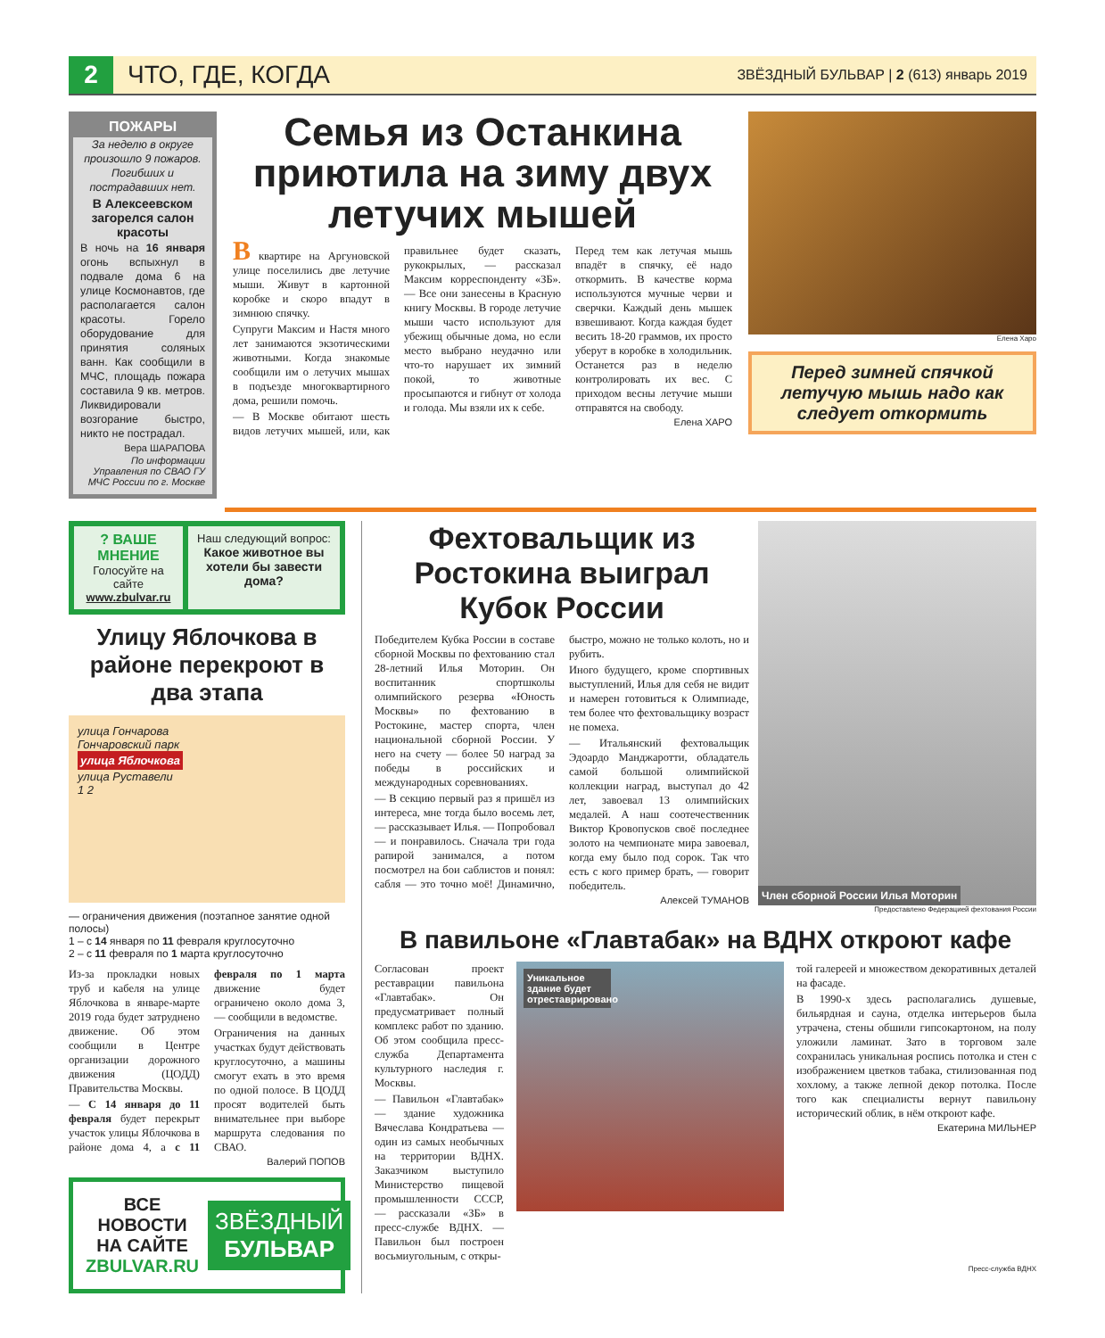2
ЧТО, ГДЕ, КОГДА
ЗВЁЗДНЫЙ БУЛЬВАР | 2 (613) январь 2019
ПОЖАРЫ
За неделю в округе произошло 9 пожаров. Погибших и пострадавших нет.
В Алексеевском загорелся салон красоты
В ночь на 16 января огонь вспыхнул в подвале дома 6 на улице Космонавтов, где располагается салон красоты. Горело оборудование для принятия соляных ванн. Как сообщили в МЧС, площадь пожара составила 9 кв. метров. Ликвидировали возгорание быстро, никто не пострадал.
Вера ШАРАПОВА
По информации Управления по СВАО ГУ МЧС России по г. Москве
Семья из Останкина приютила на зиму двух летучих мышей
В квартире на Аргуновской улице поселились две летучие мыши. Живут в картонной коробке и скоро впадут в зимнюю спячку.
Супруги Максим и Настя много лет занимаются экзотическими животными. Когда знакомые сообщили им о летучих мышах в подъезде многоквартирного дома, решили помочь.
— В Москве обитают шесть видов летучих мышей, или, как правильнее будет сказать, рукокрылых, — рассказал Максим корреспонденту «ЗБ». — Все они занесены в Красную книгу Москвы. В городе летучие мыши часто используют для убежищ обычные дома, но если место выбрано неудачно или что-то нарушает их зимний покой, то животные просыпаются и гибнут от холода и голода. Мы взяли их к себе.
Перед тем как летучая мышь впадёт в спячку, её надо откормить. В качестве корма используются мучные черви и сверчки. Каждый день мышек взвешивают. Когда каждая будет весить 18-20 граммов, их просто уберут в коробке в холодильник. Останется раз в неделю контролировать их вес. С приходом весны летучие мыши отправятся на свободу.
Елена ХАРО
Елена Харо
Перед зимней спячкой летучую мышь надо как следует откормить
? ВАШЕ МНЕНИЕ
Голосуйте на сайте
www.zbulvar.ru
Наш следующий вопрос:
Какое животное вы хотели бы завести дома?
Улицу Яблочкова в районе перекроют в два этапа
улица Гончарова
Гончаровский парк
улица Яблочкова
улица Руставели
1 2
— ограничения движения (поэтапное занятие одной полосы)
1 – с 14 января по 11 февраля круглосуточно
2 – с 11 февраля по 1 марта круглосуточно
Из-за прокладки новых труб и кабеля на улице Яблочкова в январе-марте 2019 года будет затруднено движение. Об этом сообщили в Центре организации дорожного движения (ЦОДД) Правительства Москвы.
— С 14 января до 11 февраля будет перекрыт участок улицы Яблочкова в районе дома 4, а с 11 февраля по 1 марта движение будет ограничено около дома 3, — сообщили в ведомстве.
Ограничения на данных участках будут действовать круглосуточно, а машины смогут ехать в это время по одной полосе. В ЦОДД просят водителей быть внимательнее при выборе маршрута следования по СВАО.
Валерий ПОПОВ
ВСЕ НОВОСТИ НА САЙТЕ ZBULVAR.RU
ЗВЁЗДНЫЙ
БУЛЬВАР
Фехтовальщик из Ростокина выиграл Кубок России
Победителем Кубка России в составе сборной Москвы по фехтованию стал 28-летний Илья Моторин. Он воспитанник спортшколы олимпийского резерва «Юность Москвы» по фехтованию в Ростокине, мастер спорта, член национальной сборной России. У него на счету — более 50 наград за победы в российских и международных соревнованиях.
— В секцию первый раз я пришёл из интереса, мне тогда было восемь лет, — рассказывает Илья. — Попробовал — и понравилось. Сначала три года рапирой занимался, а потом посмотрел на бои саблистов и понял: сабля — это точно моё! Динамично, быстро, можно не только колоть, но и рубить.
Иного будущего, кроме спортивных выступлений, Илья для себя не видит и намерен готовиться к Олимпиаде, тем более что фехтовальщику возраст не помеха.
— Итальянский фехтовальщик Эдоардо Манджаротти, обладатель самой большой олимпийской коллекции наград, выступал до 42 лет, завоевал 13 олимпийских медалей. А наш соотечественник Виктор Кровопусков своё последнее золото на чемпионате мира завоевал, когда ему было под сорок. Так что есть с кого пример брать, — говорит победитель.
Алексей ТУМАНОВ
Член сборной России Илья Моторин
Предоставлено Федерацией фехтования России
В павильоне «Главтабак» на ВДНХ откроют кафе
Согласован проект реставрации павильона «Главтабак». Он предусматривает полный комплекс работ по зданию. Об этом сообщила пресс-служба Департамента культурного наследия г. Москвы.
— Павильон «Главтабак» — здание художника Вячеслава Кондратьева — один из самых необычных на территории ВДНХ. Заказчиком выступило Министерство пищевой промышленности СССР, — рассказали «ЗБ» в пресс-службе ВДНХ. — Павильон был построен восьмиугольным, с откры-
Уникальное здание будет отреставрировано
той галереей и множеством декоративных деталей на фасаде.
В 1990-х здесь располагались душевые, бильярдная и сауна, отделка интерьеров была утрачена, стены обшили гипсокартоном, на полу уложили ламинат. Зато в торговом зале сохранилась уникальная роспись потолка и стен с изображением цветков табака, стилизованная под хохлому, а также лепной декор потолка. После того как специалисты вернут павильону исторический облик, в нём откроют кафе.
Екатерина МИЛЬНЕР
Пресс-служба ВДНХ